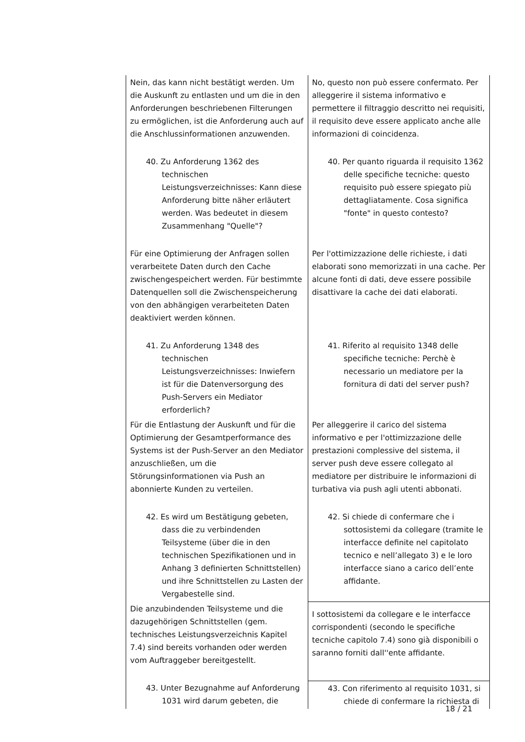| Nein, das kann nicht bestätigt werden. Um die Auskunft zu entlasten und um die in den Anforderungen beschriebenen Filterungen zu ermöglichen, ist die Anforderung auch auf die Anschlussinformationen anzuwenden. | No, questo non può essere confermato. Per alleggerire il sistema informativo e permettere il filtraggio descritto nei requisiti, il requisito deve essere applicato anche alle informazioni di coincidenza. |
| 40. Zu Anforderung 1362 des technischen Leistungsverzeichnisses: Kann diese Anforderung bitte näher erläutert werden. Was bedeutet in diesem Zusammenhang "Quelle"? | 40. Per quanto riguarda il requisito 1362 delle specifiche tecniche: questo requisito può essere spiegato più dettagliatamente. Cosa significa "fonte" in questo contesto? |
| Für eine Optimierung der Anfragen sollen verarbeitete Daten durch den Cache zwischengespeichert werden. Für bestimmte Datenquellen soll die Zwischenspeicherung von den abhängigen verarbeiteten Daten deaktiviert werden können. | Per l'ottimizzazione delle richieste, i dati elaborati sono memorizzati in una cache. Per alcune fonti di dati, deve essere possibile disattivare la cache dei dati elaborati. |
| 41. Zu Anforderung 1348 des technischen Leistungsverzeichnisses: Inwiefern ist für die Datenversorgung des Push-Servers ein Mediator erforderlich? | 41. Riferito al requisito 1348 delle specifiche tecniche: Perchè è necessario un mediatore per la fornitura di dati del server push? |
| Für die Entlastung der Auskunft und für die Optimierung der Gesamtperformance des Systems ist der Push-Server an den Mediator anzuschließen, um die Störungsinformationen via Push an abonnierte Kunden zu verteilen. | Per alleggerire il carico del sistema informativo e per l'ottimizzazione delle prestazioni complessive del sistema, il server push deve essere collegato al mediatore per distribuire le informazioni di turbativa via push agli utenti abbonati. |
| 42. Es wird um Bestätigung gebeten, dass die zu verbindenden Teilsysteme (über die in den technischen Spezifikationen und in Anhang 3 definierten Schnittstellen) und ihre Schnittstellen zu Lasten der Vergabestelle sind. | 42. Si chiede di confermare che i sottosistemi da collegare (tramite le interfacce definite nel capitolato tecnico e nell’allegato 3) e le loro interfacce siano a carico dell’ente affidante. |
| Die anzubindenden Teilsysteme und die dazugehörigen Schnittstellen (gem. technisches Leistungsverzeichnis Kapitel 7.4) sind bereits vorhanden oder werden vom Auftraggeber bereitgestellt. | I sottosistemi da collegare e le interfacce corrispondenti (secondo le specifiche tecniche capitolo 7.4) sono già disponibili o saranno forniti dall''ente affidante. |
| 43. Unter Bezugnahme auf Anforderung 1031 wird darum gebeten, die | 43. Con riferimento al requisito 1031, si chiede di confermare la richiesta di |
18 / 21